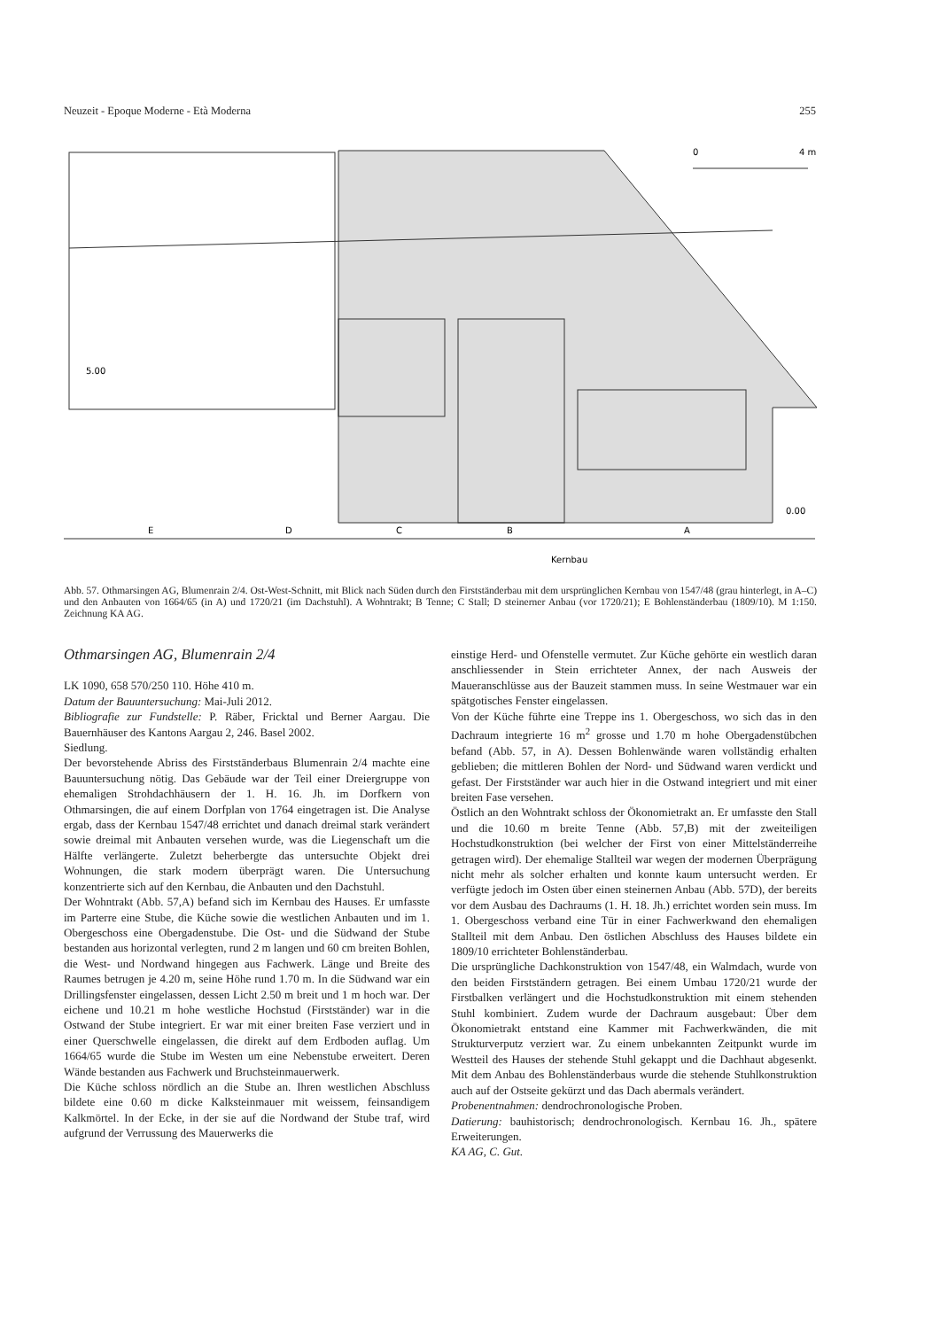Neuzeit - Epoque Moderne - Età Moderna 255
0
4 m
5.00
0.00
E
D
C
B
A
Kernbau
Abb. 57. Othmarsingen AG, Blumenrain 2/4. Ost-West-Schnitt, mit Blick nach Süden durch den Firstständerbau mit dem ursprünglichen Kernbau von 1547/48 (grau hinterlegt, in A–C) und den Anbauten von 1664/65 (in A) und 1720/21 (im Dachstuhl). A Wohntrakt; B Tenne; C Stall; D steinerner Anbau (vor 1720/21); E Bohlenständerbau (1809/10). M 1:150. Zeichnung KA AG.
Othmarsingen AG, Blumenrain 2/4
LK 1090, 658 570/250 110. Höhe 410 m.
Datum der Bauuntersuchung: Mai-Juli 2012.
Bibliografie zur Fundstelle: P. Räber, Fricktal und Berner Aargau. Die Bauernhäuser des Kantons Aargau 2, 246. Basel 2002.
Siedlung.
Der bevorstehende Abriss des Firstständerbaus Blumenrain 2/4 machte eine Bauuntersuchung nötig. Das Gebäude war der Teil einer Dreiergruppe von ehemaligen Strohdachhäusern der 1. H. 16. Jh. im Dorfkern von Othmarsingen, die auf einem Dorfplan von 1764 eingetragen ist. Die Analyse ergab, dass der Kernbau 1547/48 errichtet und danach dreimal stark verändert sowie dreimal mit Anbauten versehen wurde, was die Liegenschaft um die Hälfte verlängerte. Zuletzt beherbergte das untersuchte Objekt drei Wohnungen, die stark modern überprägt waren. Die Untersuchung konzentrierte sich auf den Kernbau, die Anbauten und den Dachstuhl.
Der Wohntrakt (Abb. 57,A) befand sich im Kernbau des Hauses. Er umfasste im Parterre eine Stube, die Küche sowie die westlichen Anbauten und im 1. Obergeschoss eine Obergadenstube. Die Ost- und die Südwand der Stube bestanden aus horizontal verlegten, rund 2 m langen und 60 cm breiten Bohlen, die West- und Nordwand hingegen aus Fachwerk. Länge und Breite des Raumes betrugen je 4.20 m, seine Höhe rund 1.70 m. In die Südwand war ein Drillingsfenster eingelassen, dessen Licht 2.50 m breit und 1 m hoch war. Der eichene und 10.21 m hohe westliche Hochstud (Firstständer) war in die Ostwand der Stube integriert. Er war mit einer breiten Fase verziert und in einer Querschwelle eingelassen, die direkt auf dem Erdboden auflag. Um 1664/65 wurde die Stube im Westen um eine Nebenstube erweitert. Deren Wände bestanden aus Fachwerk und Bruchsteinmauerwerk.
Die Küche schloss nördlich an die Stube an. Ihren westlichen Abschluss bildete eine 0.60 m dicke Kalksteinmauer mit weissem, feinsandigem Kalkmörtel. In der Ecke, in der sie auf die Nordwand der Stube traf, wird aufgrund der Verrussung des Mauerwerks die
einstige Herd- und Ofenstelle vermutet. Zur Küche gehörte ein westlich daran anschliessender in Stein errichteter Annex, der nach Ausweis der Maueranschlüsse aus der Bauzeit stammen muss. In seine Westmauer war ein spätgotisches Fenster eingelassen.
Von der Küche führte eine Treppe ins 1. Obergeschoss, wo sich das in den Dachraum integrierte 16 m<sup>2</sup> grosse und 1.70 m hohe Obergadenstübchen befand (Abb. 57, in A). Dessen Bohlenwände waren vollständig erhalten geblieben; die mittleren Bohlen der Nord- und Südwand waren verdickt und gefast. Der Firstständer war auch hier in die Ostwand integriert und mit einer breiten Fase versehen.
Östlich an den Wohntrakt schloss der Ökonomietrakt an. Er umfasste den Stall und die 10.60 m breite Tenne (Abb. 57,B) mit der zweiteiligen Hochstudkonstruktion (bei welcher der First von einer Mittelständerreihe getragen wird). Der ehemalige Stallteil war wegen der modernen Überprägung nicht mehr als solcher erhalten und konnte kaum untersucht werden. Er verfügte jedoch im Osten über einen steinernen Anbau (Abb. 57D), der bereits vor dem Ausbau des Dachraums (1. H. 18. Jh.) errichtet worden sein muss. Im 1. Obergeschoss verband eine Tür in einer Fachwerkwand den ehemaligen Stallteil mit dem Anbau. Den östlichen Abschluss des Hauses bildete ein 1809/10 errichteter Bohlenständerbau.
Die ursprüngliche Dachkonstruktion von 1547/48, ein Walmdach, wurde von den beiden Firstständern getragen. Bei einem Umbau 1720/21 wurde der Firstbalken verlängert und die Hochstudkonstruktion mit einem stehenden Stuhl kombiniert. Zudem wurde der Dachraum ausgebaut: Über dem Ökonomietrakt entstand eine Kammer mit Fachwerkwänden, die mit Strukturverputz verziert war. Zu einem unbekannten Zeitpunkt wurde im Westteil des Hauses der stehende Stuhl gekappt und die Dachhaut abgesenkt. Mit dem Anbau des Bohlenständerbaus wurde die stehende Stuhlkonstruktion auch auf der Ostseite gekürzt und das Dach abermals verändert.
Probenentnahmen: dendrochronologische Proben.
Datierung: bauhistorisch; dendrochronologisch. Kernbau 16. Jh., spätere Erweiterungen.
KA AG, C. Gut.